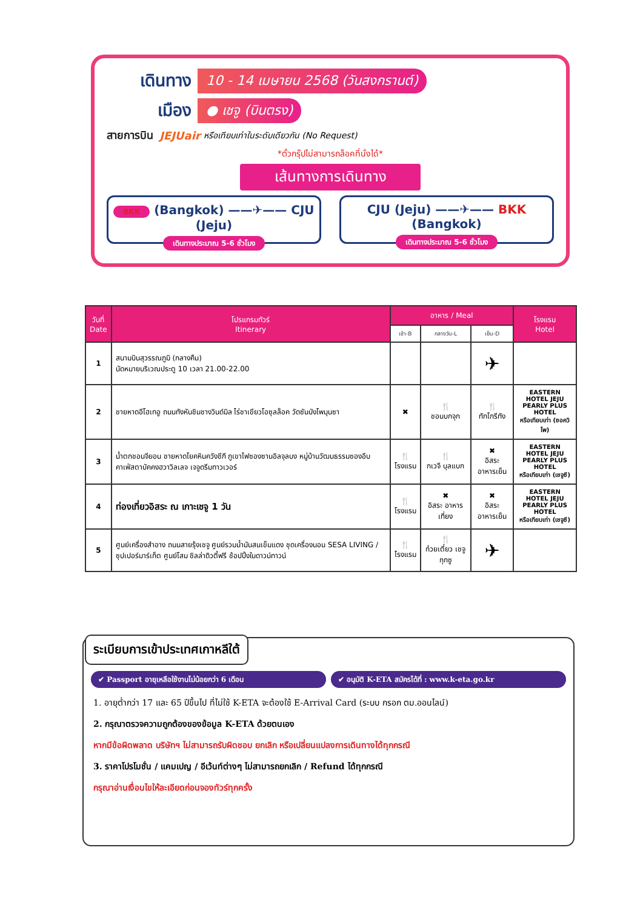เดินทาง
10 - 14 เมษายน 2568 (วันสงกรานต์)
เมือง
● เชจู (บินตรง)
สายการบิน JEJUair หรือเทียบเท่าในระดับเดียวกัน (No Request)
*ตั๋วกรุ๊ปไม่สามารถล็อคที่นั่งได้*
เส้นทางการเดินทาง
BKK (Bangkok) ——✈—— CJU (Jeju)
เดินทางประมาณ 5-6 ชั่วโมง
CJU (Jeju) ——✈—— BKK (Bangkok)
เดินทางประมาณ 5-6 ชั่วโมง
| วันที่ Date | โปรแกรมทัวร์ Itinerary | อาหาร / Meal | | | โรงแรม Hotel |
| --- | --- | --- | --- | --- | --- |
| | | เช้า-B | กลางวัน-L | เย็น-D | |
| 1 | สนามบินสุวรรณภูมิ (กลางคืน) นัดหมายบริเวณประตู 10 เวลา 21.00-22.00 | | | ✈ | |
| 2 | ชายหาดอีโฮเทอู ถนนทังหันชินชางวินด์มิล ไร่ชาเขียวโอซุลล็อค วัดซันบังโพมุนซา | ✖ | 🍴 ชอนบกจุก | 🍴 ทักโกรีทัง | EASTERN HOTEL JEJU PEARLY PLUS HOTEL หรือเทียบเท่า (ซอควิโพ) |
| 3 | น้ำตกชอนจียอน ชายหาดโยคหินควังชีกี ภูเขาไฟซองซานอิลจุลบง หมู่บ้านวัฒนธรรมซองอึบ คาเฟ่สตาบัคคงฮวาวิลเลจ เจจูดรีมทาวเวอร์ | 🍴 โรงแรม | 🍴 กเวจี บุลแบก | ✖ อิสระ อาหารเย็น | EASTERN HOTEL JEJU PEARLY PLUS HOTEL หรือเทียบเท่า (เชจูซี) |
| 4 | ท่องเที่ยวอิสระ ณ เกาะเชจู 1 วัน | 🍴 โรงแรม | ✖ อิสระ อาหารเที่ยง | ✖ อิสระ อาหารเย็น | EASTERN HOTEL JEJU PEARLY PLUS HOTEL หรือเทียบเท่า (เชจูซี) |
| 5 | ศูนย์เครื่องสำอาง ถนนสายรุ้งเชจู ศูนย์รวมน้ำมันสนเข็มแดง ชุดเครื่องนอน SESA LIVING / ซุปเปอร์มาร์เก็ต ศูนย์โสม ชิลล่าดิวตี้ฟรี ช้อปปิ้งในดาวน์ทาวน์ | 🍴 โรงแรม | 🍴 ก๋วยเตี๋ยว เชจูกุกซู | ✈ | |
ระเบียบการเข้าประเทศเกาหลีใต้
✔ Passport อายุเหลือใช้งานไม่น้อยกว่า 6 เดือน
✔ อนุมัติ K-ETA สมัครได้ที่ : www.k-eta.go.kr
1. อายุต่ำกว่า 17 และ 65 ปีขึ้นไป ที่ไม่ใช้ K-ETA จะต้องใช้ E-Arrival Card (ระบบ กรอก ตม.ออนไลน์)
2. กรุณาตรวจความถูกต้องของข้อมูล K-ETA ด้วยตนเอง
หากมีข้อผิดพลาด บริษัทฯ ไม่สามารถรับผิดชอบ ยกเลิก หรือเปลี่ยนแปลงการเดินทางได้ทุกกรณี
3. ราคาโปรโมชั่น / แคมเปญ / อีเว้นท์ต่างๆ ไม่สามารถยกเลิก / Refund ได้ทุกกรณี
กรุณาอ่านเงื่อนไขให้ละเอียดก่อนจองทัวร์ทุกครั้ง